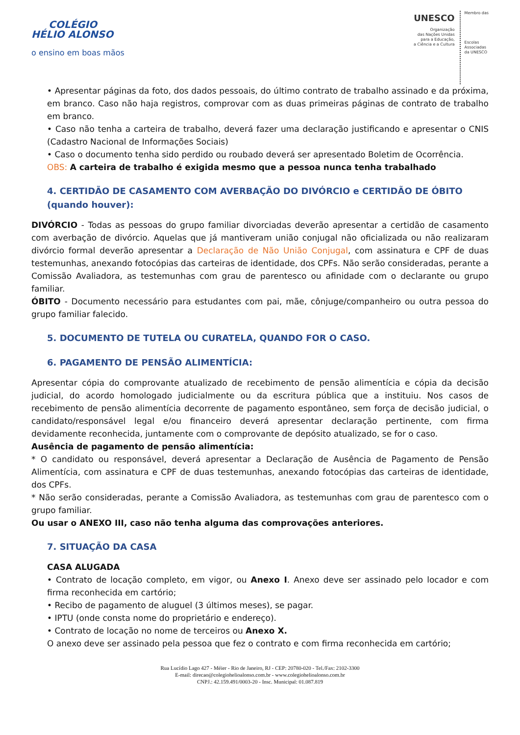COLÉGIO
HÉLIO ALONSO
o ensino em boas mãos
UNESCO
Organização
das Nações Unidas
para a Educação,
a Ciência e a Cultura
Membro das
Escolas
Associadas
da UNESCO
• Apresentar páginas da foto, dos dados pessoais, do último contrato de trabalho assinado e da próxima, em branco. Caso não haja registros, comprovar com as duas primeiras páginas de contrato de trabalho em branco.
• Caso não tenha a carteira de trabalho, deverá fazer uma declaração justificando e apresentar o CNIS (Cadastro Nacional de Informações Sociais)
• Caso o documento tenha sido perdido ou roubado deverá ser apresentado Boletim de Ocorrência.
OBS: A carteira de trabalho é exigida mesmo que a pessoa nunca tenha trabalhado
4. CERTIDÃO DE CASAMENTO COM AVERBAÇÃO DO DIVÓRCIO e CERTIDÃO DE ÓBITO (quando houver):
DIVÓRCIO - Todas as pessoas do grupo familiar divorciadas deverão apresentar a certidão de casamento com averbação de divórcio. Aquelas que já mantiveram união conjugal não oficializada ou não realizaram divórcio formal deverão apresentar a Declaração de Não União Conjugal, com assinatura e CPF de duas testemunhas, anexando fotocópias das carteiras de identidade, dos CPFs. Não serão consideradas, perante a Comissão Avaliadora, as testemunhas com grau de parentesco ou afinidade com o declarante ou grupo familiar.
ÓBITO - Documento necessário para estudantes com pai, mãe, cônjuge/companheiro ou outra pessoa do grupo familiar falecido.
5. DOCUMENTO DE TUTELA OU CURATELA, QUANDO FOR O CASO.
6. PAGAMENTO DE PENSÃO ALIMENTÍCIA:
Apresentar cópia do comprovante atualizado de recebimento de pensão alimentícia e cópia da decisão judicial, do acordo homologado judicialmente ou da escritura pública que a instituiu. Nos casos de recebimento de pensão alimentícia decorrente de pagamento espontâneo, sem força de decisão judicial, o candidato/responsável legal e/ou financeiro deverá apresentar declaração pertinente, com firma devidamente reconhecida, juntamente com o comprovante de depósito atualizado, se for o caso.
Ausência de pagamento de pensão alimentícia:
* O candidato ou responsável, deverá apresentar a Declaração de Ausência de Pagamento de Pensão Alimentícia, com assinatura e CPF de duas testemunhas, anexando fotocópias das carteiras de identidade, dos CPFs.
* Não serão consideradas, perante a Comissão Avaliadora, as testemunhas com grau de parentesco com o grupo familiar.
Ou usar o ANEXO III, caso não tenha alguma das comprovações anteriores.
7. SITUAÇÃO DA CASA
CASA ALUGADA
• Contrato de locação completo, em vigor, ou Anexo I. Anexo deve ser assinado pelo locador e com firma reconhecida em cartório;
• Recibo de pagamento de aluguel (3 últimos meses), se pagar.
• IPTU (onde consta nome do proprietário e endereço).
• Contrato de locação no nome de terceiros ou Anexo X.
O anexo deve ser assinado pela pessoa que fez o contrato e com firma reconhecida em cartório;
Rua Lucídio Lago 427 - Méier - Rio de Janeiro, RJ - CEP: 20780-020 - Tel./Fax: 2102-3300
E-mail: direcao@colegiohelioalonso.com.br - www.colegiohelioalonso.com.br
CNPJ.: 42.159.491/0003-20 - Insc. Municipal: 01.087.819